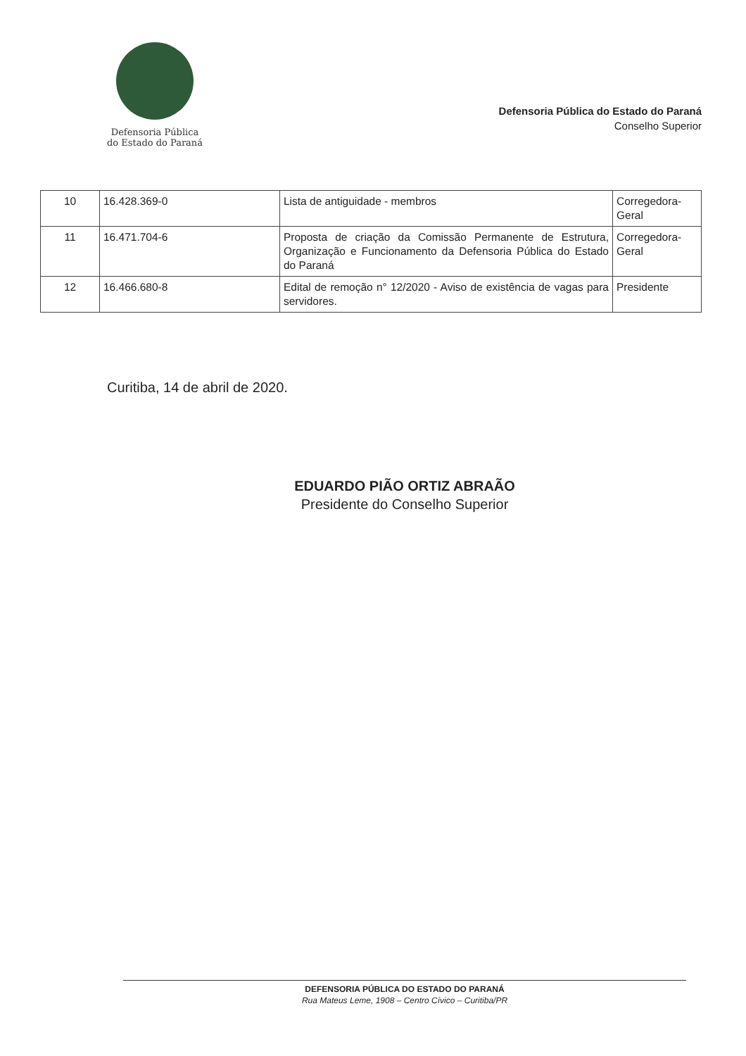Defensoria Pública
do Estado do Paraná
Defensoria Pública do Estado do Paraná
Conselho Superior
| 10 | 16.428.369-0 | Lista de antiguidade - membros | Corregedora-Geral |
| 11 | 16.471.704-6 | Proposta de criação da Comissão Permanente de Estrutura, Organização e Funcionamento da Defensoria Pública do Estado do Paraná | Corregedora-Geral |
| 12 | 16.466.680-8 | Edital de remoção n° 12/2020 - Aviso de existência de vagas para servidores. | Presidente |
Curitiba, 14 de abril de 2020.
EDUARDO PIÃO ORTIZ ABRAÃO
Presidente do Conselho Superior
DEFENSORIA PÚBLICA DO ESTADO DO PARANÁ
Rua Mateus Leme, 1908 – Centro Cívico – Curitiba/PR